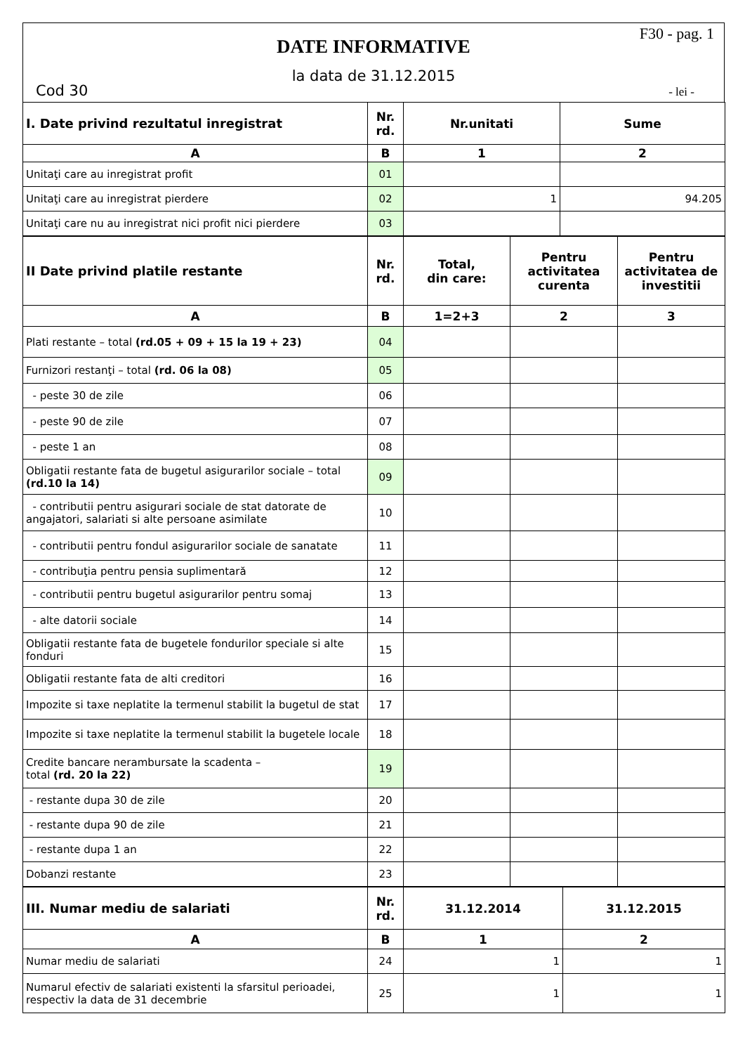F30 - pag. 1
DATE INFORMATIVE
la data de 31.12.2015
Cod 30 - lei -
| I. Date privind rezultatul inregistrat | Nr. rd. | Nr.unitati | Sume |
| --- | --- | --- | --- |
| A | B | 1 | 2 |
| Unitaţi care au inregistrat profit | 01 | | |
| Unitaţi care au inregistrat pierdere | 02 | 1 | 94.205 |
| Unitaţi care nu au inregistrat nici profit nici pierdere | 03 | | |
| II Date privind platile restante | Nr. rd. | Total, din care: | Pentru activitatea curenta | Pentru activitatea de investitii |
| --- | --- | --- | --- | --- |
| A | B | 1=2+3 | 2 | 3 |
| Plati restante – total (rd.05 + 09 + 15 la 19 + 23) | 04 | | | |
| Furnizori restanţi – total (rd. 06 la 08) | 05 | | | |
| - peste 30 de zile | 06 | | | |
| - peste 90 de zile | 07 | | | |
| - peste 1 an | 08 | | | |
| Obligatii restante fata de bugetul asigurarilor sociale – total (rd.10 la 14) | 09 | | | |
| - contributii pentru asigurari sociale de stat datorate de angajatori, salariati si alte persoane asimilate | 10 | | | |
| - contributii pentru fondul asigurarilor sociale de sanatate | 11 | | | |
| - contribuţia pentru pensia suplimentară | 12 | | | |
| - contributii pentru bugetul asigurarilor pentru somaj | 13 | | | |
| - alte datorii sociale | 14 | | | |
| Obligatii restante fata de bugetele fondurilor speciale si alte fonduri | 15 | | | |
| Obligatii restante fata de alti creditori | 16 | | | |
| Impozite si taxe neplatite la termenul stabilit la bugetul de stat | 17 | | | |
| Impozite si taxe neplatite la termenul stabilit la bugetele locale | 18 | | | |
| Credite bancare nerambursate la scadenta – total (rd. 20 la 22) | 19 | | | |
| - restante dupa 30 de zile | 20 | | | |
| - restante dupa 90 de zile | 21 | | | |
| - restante dupa 1 an | 22 | | | |
| Dobanzi restante | 23 | | | |
| III. Numar mediu de salariati | Nr. rd. | 31.12.2014 | 31.12.2015 |
| --- | --- | --- | --- |
| A | B | 1 | 2 |
| Numar mediu de salariati | 24 | 1 | 1 |
| Numarul efectiv de salariati existenti la sfarsitul perioadei, respectiv la data de 31 decembrie | 25 | 1 | 1 |